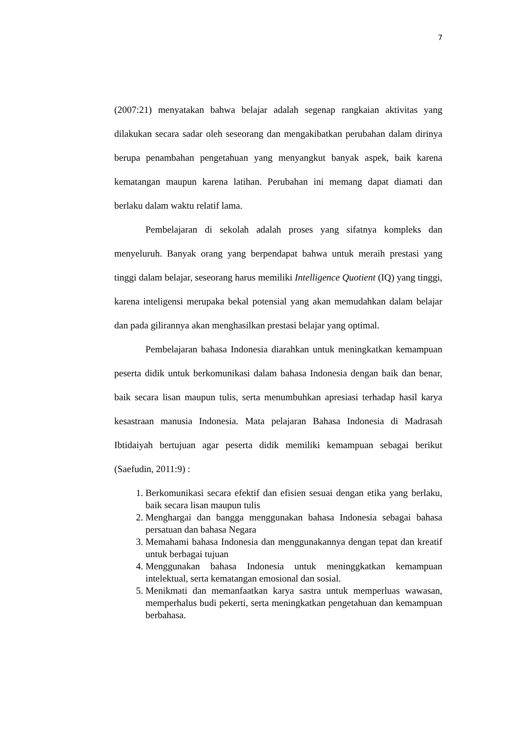7
(2007:21) menyatakan bahwa belajar adalah segenap rangkaian aktivitas yang dilakukan secara sadar oleh seseorang dan mengakibatkan perubahan dalam dirinya berupa penambahan pengetahuan yang menyangkut banyak aspek, baik karena kematangan maupun karena latihan. Perubahan ini memang dapat diamati dan berlaku dalam waktu relatif lama.
Pembelajaran di sekolah adalah proses yang sifatnya kompleks dan menyeluruh. Banyak orang yang berpendapat bahwa untuk meraih prestasi yang tinggi dalam belajar, seseorang harus memiliki Intelligence Quotient (IQ) yang tinggi, karena inteligensi merupaka bekal potensial yang akan memudahkan dalam belajar dan pada gilirannya akan menghasilkan prestasi belajar yang optimal.
Pembelajaran bahasa Indonesia diarahkan untuk meningkatkan kemampuan peserta didik untuk berkomunikasi dalam bahasa Indonesia dengan baik dan benar, baik secara lisan maupun tulis, serta menumbuhkan apresiasi terhadap hasil karya kesastraan manusia Indonesia. Mata pelajaran Bahasa Indonesia di Madrasah Ibtidaiyah bertujuan agar peserta didik memiliki kemampuan sebagai berikut (Saefudin, 2011:9) :
1. Berkomunikasi secara efektif dan efisien sesuai dengan etika yang berlaku, baik secara lisan maupun tulis
2. Menghargai dan bangga menggunakan bahasa Indonesia sebagai bahasa persatuan dan bahasa Negara
3. Memahami bahasa Indonesia dan menggunakannya dengan tepat dan kreatif untuk berbagai tujuan
4. Menggunakan bahasa Indonesia untuk meninggkatkan kemampuan intelektual, serta kematangan emosional dan sosial.
5. Menikmati dan memanfaatkan karya sastra untuk memperluas wawasan, memperhalus budi pekerti, serta meningkatkan pengetahuan dan kemampuan berbahasa.